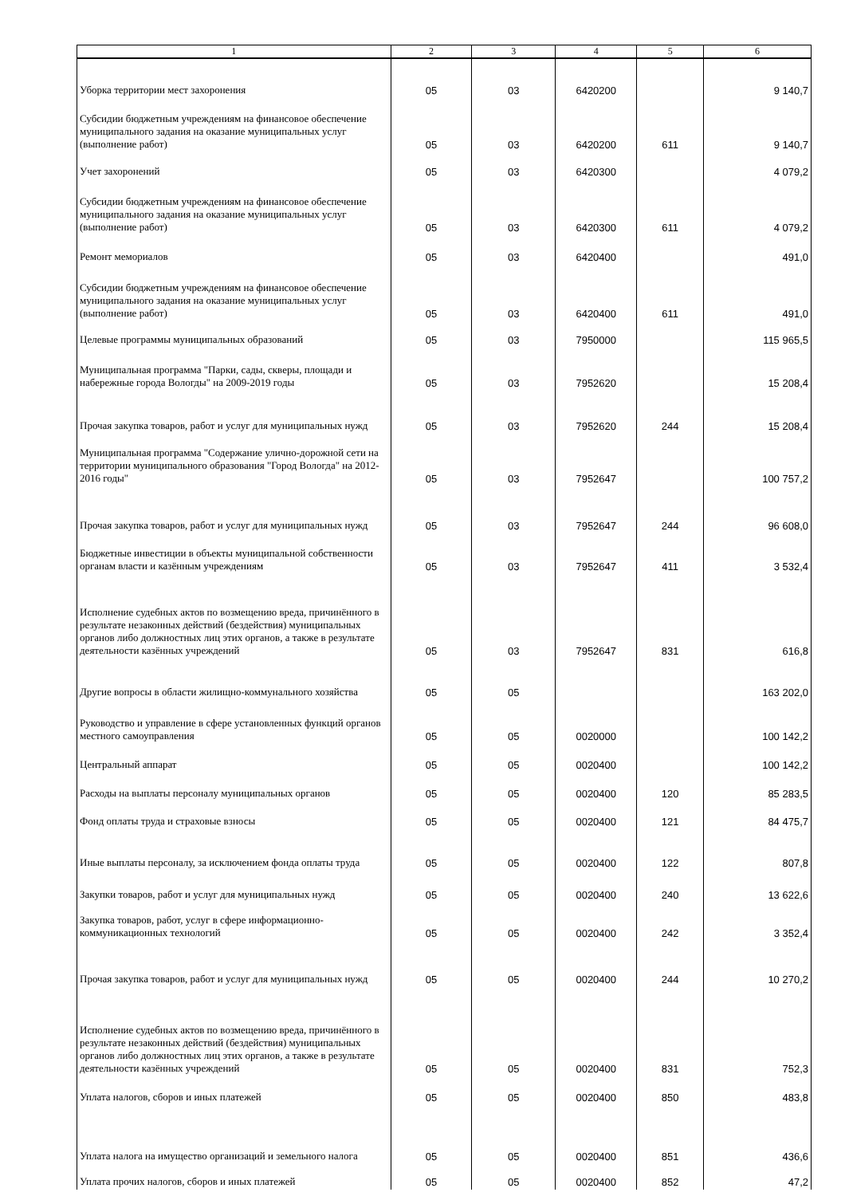| 1 | 2 | 3 | 4 | 5 | 6 |
| --- | --- | --- | --- | --- | --- |
| Уборка территории мест захоронения | 05 | 03 | 6420200 | | 9 140,7 |
| Субсидии бюджетным учреждениям на финансовое обеспечение муниципального задания на оказание муниципальных услуг (выполнение работ) | 05 | 03 | 6420200 | 611 | 9 140,7 |
| Учет захоронений | 05 | 03 | 6420300 | | 4 079,2 |
| Субсидии бюджетным учреждениям на финансовое обеспечение муниципального задания на оказание муниципальных услуг (выполнение работ) | 05 | 03 | 6420300 | 611 | 4 079,2 |
| Ремонт мемориалов | 05 | 03 | 6420400 | | 491,0 |
| Субсидии бюджетным учреждениям на финансовое обеспечение муниципального задания на оказание муниципальных услуг (выполнение работ) | 05 | 03 | 6420400 | 611 | 491,0 |
| Целевые программы муниципальных образований | 05 | 03 | 7950000 | | 115 965,5 |
| Муниципальная программа "Парки, сады, скверы, площади и набережные города Вологды" на 2009-2019 годы | 05 | 03 | 7952620 | | 15 208,4 |
| Прочая закупка товаров, работ и услуг для муниципальных нужд | 05 | 03 | 7952620 | 244 | 15 208,4 |
| Муниципальная программа "Содержание улично-дорожной сети на территории муниципального образования "Город Вологда" на 2012-2016 годы" | 05 | 03 | 7952647 | | 100 757,2 |
| Прочая закупка товаров, работ и услуг для муниципальных нужд | 05 | 03 | 7952647 | 244 | 96 608,0 |
| Бюджетные инвестиции в объекты муниципальной собственности органам власти и казённым учреждениям | 05 | 03 | 7952647 | 411 | 3 532,4 |
| Исполнение судебных актов по возмещению вреда, причинённого в результате незаконных действий (бездействия) муниципальных органов либо должностных лиц этих органов, а также в результате деятельности казённых учреждений | 05 | 03 | 7952647 | 831 | 616,8 |
| Другие вопросы в области жилищно-коммунального хозяйства | 05 | 05 | | | 163 202,0 |
| Руководство и управление в сфере установленных функций органов местного самоуправления | 05 | 05 | 0020000 | | 100 142,2 |
| Центральный аппарат | 05 | 05 | 0020400 | | 100 142,2 |
| Расходы на выплаты персоналу муниципальных органов | 05 | 05 | 0020400 | 120 | 85 283,5 |
| Фонд оплаты труда и страховые взносы | 05 | 05 | 0020400 | 121 | 84 475,7 |
| Иные выплаты персоналу, за исключением фонда оплаты труда | 05 | 05 | 0020400 | 122 | 807,8 |
| Закупки товаров, работ и услуг для муниципальных нужд | 05 | 05 | 0020400 | 240 | 13 622,6 |
| Закупка товаров, работ, услуг в сфере информационно-коммуникационных технологий | 05 | 05 | 0020400 | 242 | 3 352,4 |
| Прочая закупка товаров, работ и услуг для муниципальных нужд | 05 | 05 | 0020400 | 244 | 10 270,2 |
| Исполнение судебных актов по возмещению вреда, причинённого в результате незаконных действий (бездействия) муниципальных органов либо должностных лиц этих органов, а также в результате деятельности казённых учреждений | 05 | 05 | 0020400 | 831 | 752,3 |
| Уплата налогов, сборов и иных платежей | 05 | 05 | 0020400 | 850 | 483,8 |
| Уплата налога на имущество организаций и земельного налога | 05 | 05 | 0020400 | 851 | 436,6 |
| Уплата прочих налогов, сборов и иных платежей | 05 | 05 | 0020400 | 852 | 47,2 |